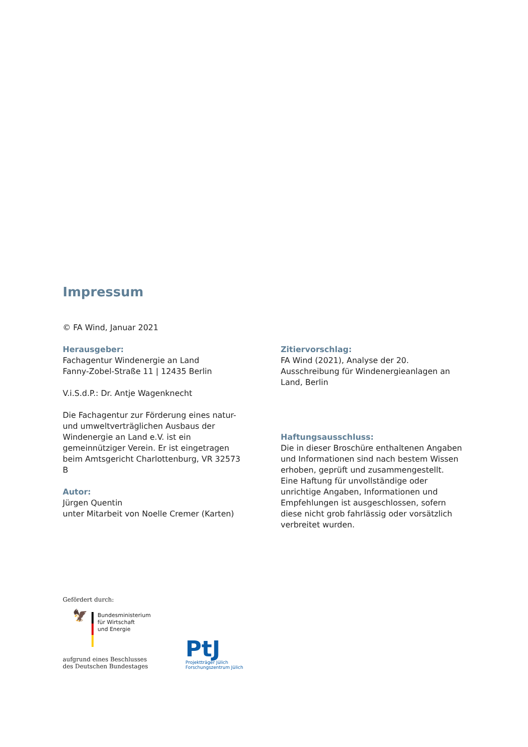Impressum
© FA Wind, Januar 2021
Herausgeber:
Fachagentur Windenergie an Land
Fanny-Zobel-Straße 11 | 12435 Berlin
V.i.S.d.P.: Dr. Antje Wagenknecht
Die Fachagentur zur Förderung eines natur- und umweltverträglichen Ausbaus der Windenergie an Land e.V. ist ein gemeinnütziger Verein. Er ist eingetragen beim Amtsgericht Charlottenburg, VR 32573 B
Autor:
Jürgen Quentin
unter Mitarbeit von Noelle Cremer (Karten)
Zitiervorschlag:
FA Wind (2021), Analyse der 20. Ausschreibung für Windenergieanlagen an Land, Berlin
Haftungsausschluss:
Die in dieser Broschüre enthaltenen Angaben und Informationen sind nach bestem Wissen erhoben, geprüft und zusammengestellt.
Eine Haftung für unvollständige oder unrichtige Angaben, Informationen und Empfehlungen ist ausgeschlossen, sofern diese nicht grob fahrlässig oder vorsätzlich verbreitet wurden.
Gefördert durch:
🦅
Bundesministerium
für Wirtschaft
und Energie
aufgrund eines Beschlusses
des Deutschen Bundestages
PtJ
Projektträger Jülich
Forschungszentrum Jülich